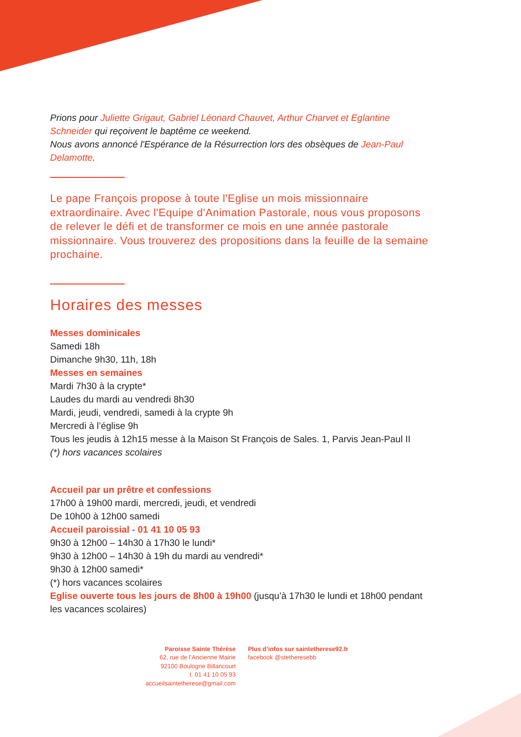Prions pour Juliette Grigaut, Gabriel Léonard Chauvet, Arthur Charvet et Eglantine Schneider qui reçoivent le baptême ce weekend.
Nous avons annoncé l'Espérance de la Résurrection lors des obsèques de Jean-Paul Delamotte.
Le pape François propose à toute l'Eglise un mois missionnaire extraordinaire. Avec l'Equipe d'Animation Pastorale, nous vous proposons de relever le défi et de transformer ce mois en une année pastorale missionnaire. Vous trouverez des propositions dans la feuille de la semaine prochaine.
Horaires des messes
Messes dominicales
Samedi 18h
Dimanche 9h30, 11h, 18h
Messes en semaines
Mardi 7h30 à la crypte*
Laudes du mardi au vendredi 8h30
Mardi, jeudi, vendredi, samedi à la crypte 9h
Mercredi à l’église 9h
Tous les jeudis à 12h15 messe à la Maison St François de Sales. 1, Parvis Jean-Paul II
(*) hors vacances scolaires
Accueil par un prêtre et confessions
17h00 à 19h00 mardi, mercredi, jeudi, et vendredi
De 10h00 à 12h00 samedi
Accueil paroissial - 01 41 10 05 93
9h30 à 12h00 – 14h30 à 17h30 le lundi*
9h30 à 12h00 – 14h30 à 19h du mardi au vendredi*
9h30 à 12h00 samedi*
(*) hors vacances scolaires
Eglise ouverte tous les jours de 8h00 à 19h00 (jusqu’à 17h30 le lundi et 18h00 pendant les vacances scolaires)
Paroisse Sainte Thérèse
62, rue de l’Ancienne Mairie
92100 Boulogne Billancourt
t. 01 41 10 05 93
accueilsaintetherese@gmail.com
Plus d’infos sur saintetherese92.fr
facebook @stetheresebb